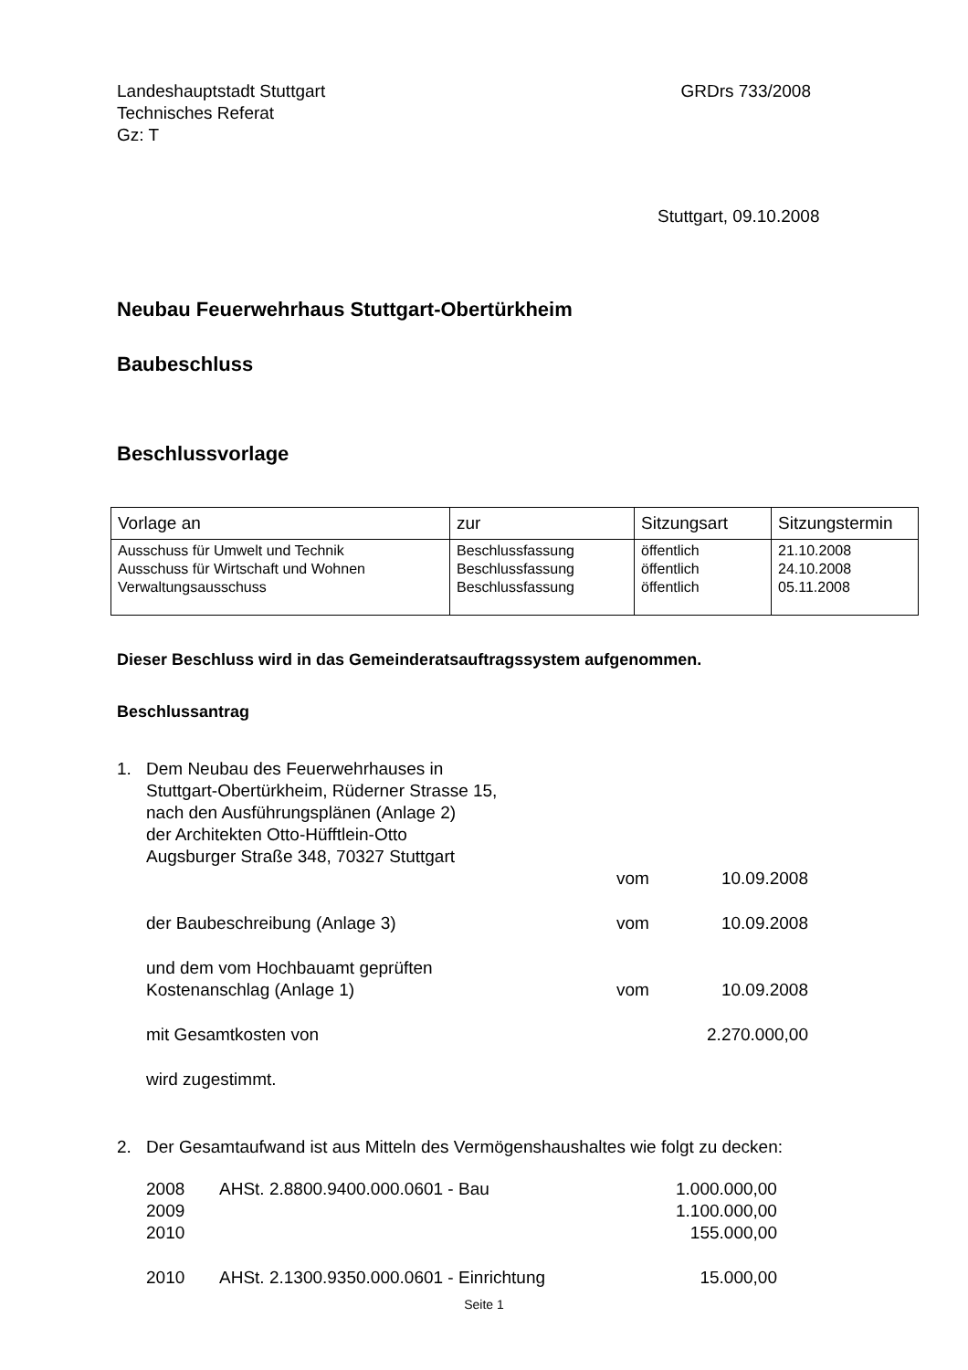Landeshauptstadt Stuttgart
Technisches Referat
Gz: T
GRDrs 733/2008
Stuttgart, 09.10.2008
Neubau Feuerwehrhaus Stuttgart-Obertürkheim
Baubeschluss
Beschlussvorlage
| Vorlage an | zur | Sitzungsart | Sitzungstermin |
| --- | --- | --- | --- |
| Ausschuss für Umwelt und Technik Ausschuss für Wirtschaft und Wohnen Verwaltungsausschuss | Beschlussfassung Beschlussfassung Beschlussfassung | öffentlich öffentlich öffentlich | 21.10.2008 24.10.2008 05.11.2008 |
Dieser Beschluss wird in das Gemeinderatsauftragssystem aufgenommen.
Beschlussantrag
| 1. | Dem Neubau des Feuerwehrhauses in Stuttgart-Obertürkheim, Rüderner Strasse 15, nach den Ausführungsplänen (Anlage 2) der Architekten Otto-Hüfftlein-Otto Augsburger Straße 348, 70327 Stuttgart | vom | 10.09.2008 |
| | der Baubeschreibung (Anlage 3) | vom | 10.09.2008 |
| | und dem vom Hochbauamt geprüften Kostenanschlag (Anlage 1) | vom | 10.09.2008 |
| | mit Gesamtkosten von | | 2.270.000,00 |
| | wird zugestimmt. | | |
| 2. | Der Gesamtaufwand ist aus Mitteln des Vermögenshaushaltes wie folgt zu decken: | | |
| 2008 | AHSt. 2.8800.9400.000.0601 - Bau | 1.000.000,00 |
| 2009 | | 1.100.000,00 |
| 2010 | | 155.000,00 |
| 2010 | AHSt. 2.1300.9350.000.0601 - Einrichtung | 15.000,00 |
Seite 1